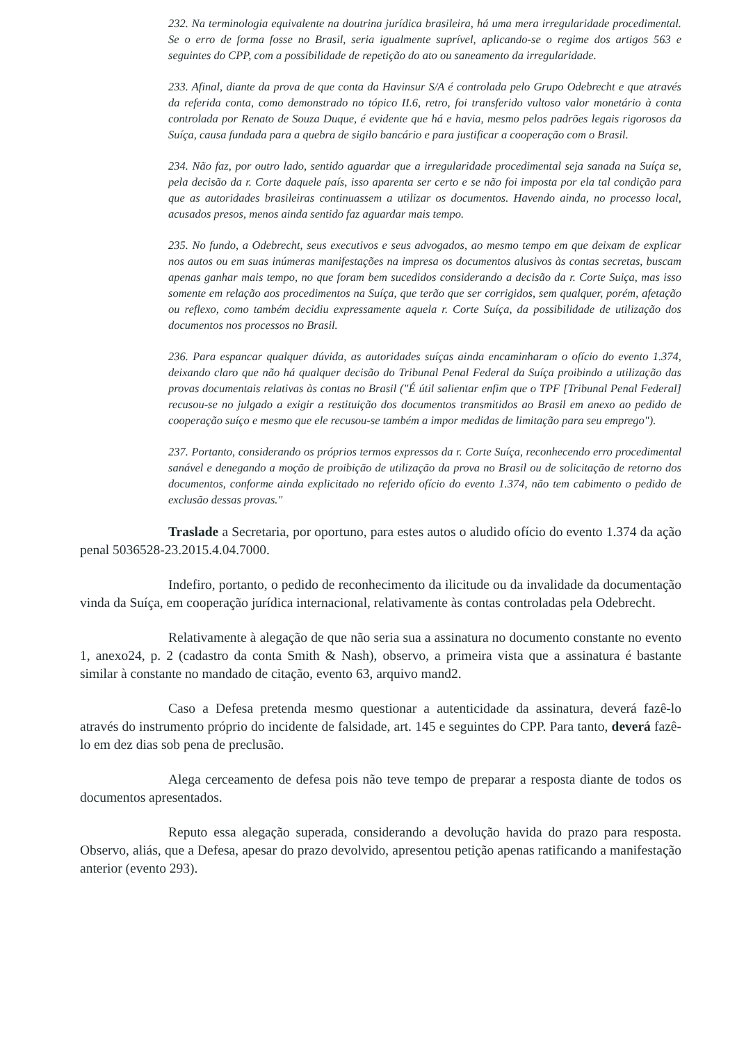232. Na terminologia equivalente na doutrina jurídica brasileira, há uma mera irregularidade procedimental. Se o erro de forma fosse no Brasil, seria igualmente suprível, aplicando-se o regime dos artigos 563 e seguintes do CPP, com a possibilidade de repetição do ato ou saneamento da irregularidade.
233. Afinal, diante da prova de que conta da Havinsur S/A é controlada pelo Grupo Odebrecht e que através da referida conta, como demonstrado no tópico II.6, retro, foi transferido vultoso valor monetário à conta controlada por Renato de Souza Duque, é evidente que há e havia, mesmo pelos padrões legais rigorosos da Suíça, causa fundada para a quebra de sigilo bancário e para justificar a cooperação com o Brasil.
234. Não faz, por outro lado, sentido aguardar que a irregularidade procedimental seja sanada na Suíça se, pela decisão da r. Corte daquele país, isso aparenta ser certo e se não foi imposta por ela tal condição para que as autoridades brasileiras continuassem a utilizar os documentos. Havendo ainda, no processo local, acusados presos, menos ainda sentido faz aguardar mais tempo.
235. No fundo, a Odebrecht, seus executivos e seus advogados, ao mesmo tempo em que deixam de explicar nos autos ou em suas inúmeras manifestações na impresa os documentos alusivos às contas secretas, buscam apenas ganhar mais tempo, no que foram bem sucedidos considerando a decisão da r. Corte Suiça, mas isso somente em relação aos procedimentos na Suíça, que terão que ser corrigidos, sem qualquer, porém, afetação ou reflexo, como também decidiu expressamente aquela r. Corte Suíça, da possibilidade de utilização dos documentos nos processos no Brasil.
236. Para espancar qualquer dúvida, as autoridades suíças ainda encaminharam o ofício do evento 1.374, deixando claro que não há qualquer decisão do Tribunal Penal Federal da Suíça proibindo a utilização das provas documentais relativas às contas no Brasil ("É útil salientar enfim que o TPF [Tribunal Penal Federal] recusou-se no julgado a exigir a restituição dos documentos transmitidos ao Brasil em anexo ao pedido de cooperação suíço e mesmo que ele recusou-se também a impor medidas de limitação para seu emprego").
237. Portanto, considerando os próprios termos expressos da r. Corte Suíça, reconhecendo erro procedimental sanável e denegando a moção de proibição de utilização da prova no Brasil ou de solicitação de retorno dos documentos, conforme ainda explicitado no referido ofício do evento 1.374, não tem cabimento o pedido de exclusão dessas provas."
Traslade a Secretaria, por oportuno, para estes autos o aludido ofício do evento 1.374 da ação penal 5036528-23.2015.4.04.7000.
Indefiro, portanto, o pedido de reconhecimento da ilicitude ou da invalidade da documentação vinda da Suíça, em cooperação jurídica internacional, relativamente às contas controladas pela Odebrecht.
Relativamente à alegação de que não seria sua a assinatura no documento constante no evento 1, anexo24, p. 2 (cadastro da conta Smith & Nash), observo, a primeira vista que a assinatura é bastante similar à constante no mandado de citação, evento 63, arquivo mand2.
Caso a Defesa pretenda mesmo questionar a autenticidade da assinatura, deverá fazê-lo através do instrumento próprio do incidente de falsidade, art. 145 e seguintes do CPP. Para tanto, deverá fazê-lo em dez dias sob pena de preclusão.
Alega cerceamento de defesa pois não teve tempo de preparar a resposta diante de todos os documentos apresentados.
Reputo essa alegação superada, considerando a devolução havida do prazo para resposta. Observo, aliás, que a Defesa, apesar do prazo devolvido, apresentou petição apenas ratificando a manifestação anterior (evento 293).